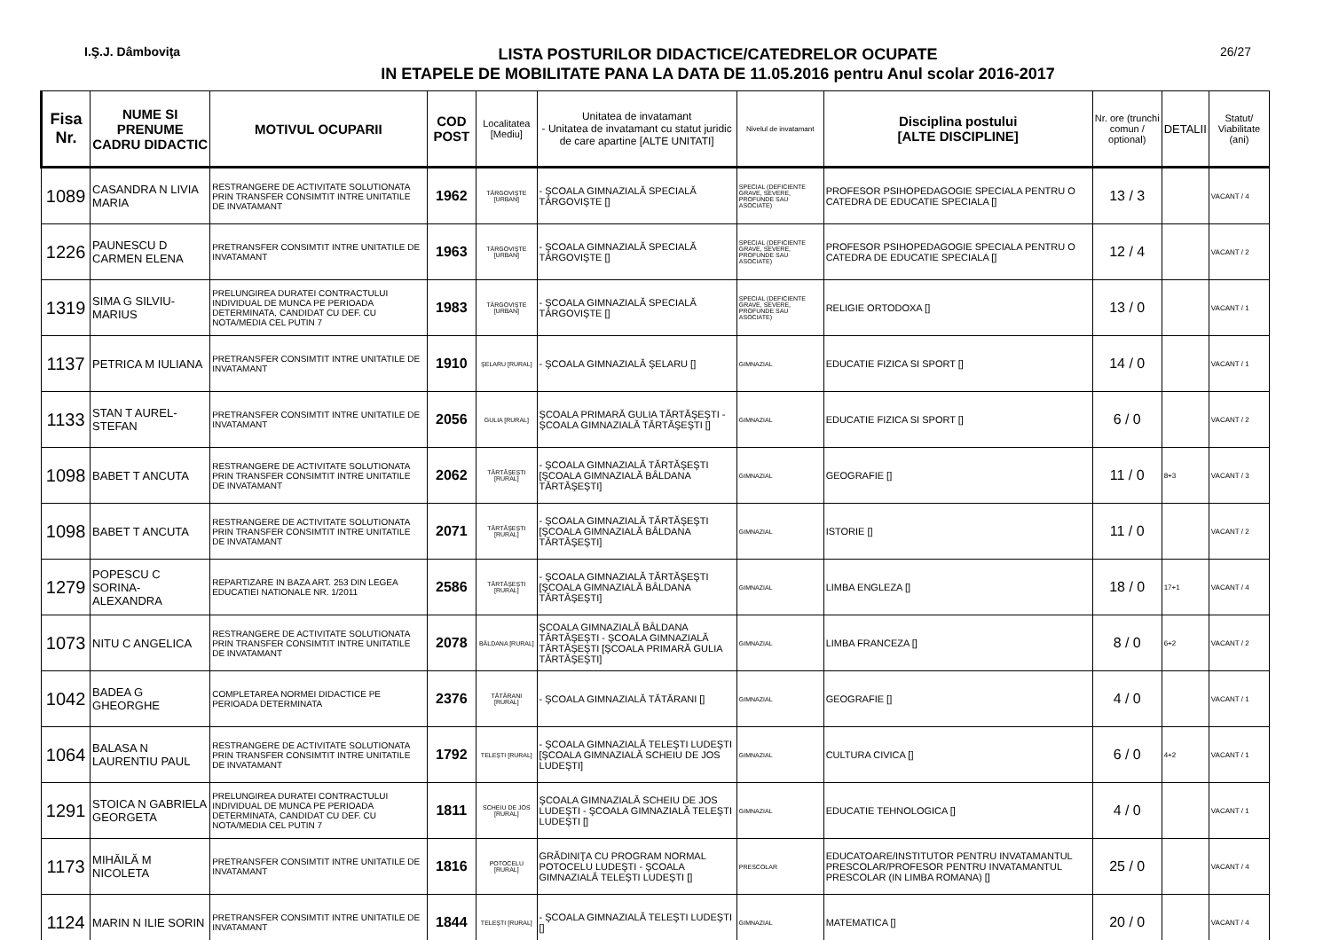I.Ş.J. Dâmboviţa
LISTA POSTURILOR DIDACTICE/CATEDRELOR OCUPATE
IN ETAPELE DE MOBILITATE PANA LA DATA DE 11.05.2016 pentru Anul scolar 2016-2017
26/27
| Fisa Nr. | NUME SI PRENUME CADRU DIDACTIC | MOTIVUL OCUPARII | COD POST | Localitatea [Mediu] | Unitatea de invatamant - Unitatea de invatamant cu statut juridic de care apartine [ALTE UNITATI] | Nivelul de invatamant | Disciplina postului [ALTE DISCIPLINE] | Nr. ore (trunchi comun / optional) | DETALII | Statut/ Viabilitate (ani) |
| --- | --- | --- | --- | --- | --- | --- | --- | --- | --- | --- |
| 1089 | CASANDRA N LIVIA MARIA | RESTRANGERE DE ACTIVITATE SOLUTIONATA PRIN TRANSFER CONSIMTIT INTRE UNITATILE DE INVATAMANT | 1962 | TÂRGOVIŞTE [URBAN] | - ŞCOALA GIMNAZIALĂ SPECIALĂ TÂRGOVIŞTE [] | SPECIAL (DEFICIENTE GRAVE, SEVERE, PROFUNDE SAU ASOCIATE) | PROFESOR PSIHOPEDAGOGIE SPECIALA PENTRU O CATEDRA DE EDUCATIE SPECIALA [] | 13 / 3 | | VACANT / 4 |
| 1226 | PAUNESCU D CARMEN ELENA | PRETRANSFER CONSIMTIT INTRE UNITATILE DE INVATAMANT | 1963 | TÂRGOVIŞTE [URBAN] | - ŞCOALA GIMNAZIALĂ SPECIALĂ TÂRGOVIŞTE [] | SPECIAL (DEFICIENTE GRAVE, SEVERE, PROFUNDE SAU ASOCIATE) | PROFESOR PSIHOPEDAGOGIE SPECIALA PENTRU O CATEDRA DE EDUCATIE SPECIALA [] | 12 / 4 | | VACANT / 2 |
| 1319 | SIMA G SILVIU-MARIUS | PRELUNGIREA DURATEI CONTRACTULUI INDIVIDUAL DE MUNCA PE PERIOADA DETERMINATA, CANDIDAT CU DEF. CU NOTA/MEDIA CEL PUTIN 7 | 1983 | TÂRGOVIŞTE [URBAN] | - ŞCOALA GIMNAZIALĂ SPECIALĂ TÂRGOVIŞTE [] | SPECIAL (DEFICIENTE GRAVE, SEVERE, PROFUNDE SAU ASOCIATE) | RELIGIE ORTODOXA [] | 13 / 0 | | VACANT / 1 |
| 1137 | PETRICA M IULIANA | PRETRANSFER CONSIMTIT INTRE UNITATILE DE INVATAMANT | 1910 | ŞELARU [RURAL] | - ŞCOALA GIMNAZIALĂ ŞELARU [] | GIMNAZIAL | EDUCATIE FIZICA SI SPORT [] | 14 / 0 | | VACANT / 1 |
| 1133 | STAN T AUREL-STEFAN | PRETRANSFER CONSIMTIT INTRE UNITATILE DE INVATAMANT | 2056 | GULIA [RURAL] | ŞCOALA PRIMARĂ GULIA TĂRTĂŞEŞTI - ŞCOALA GIMNAZIALĂ TĂRTĂŞEŞTI [] | GIMNAZIAL | EDUCATIE FIZICA SI SPORT [] | 6 / 0 | | VACANT / 2 |
| 1098 | BABET T ANCUTA | RESTRANGERE DE ACTIVITATE SOLUTIONATA PRIN TRANSFER CONSIMTIT INTRE UNITATILE DE INVATAMANT | 2062 | TĂRTĂŞEŞTI [RURAL] | - ŞCOALA GIMNAZIALĂ TĂRTĂŞEŞTI [ŞCOALA GIMNAZIALĂ BÂLDANA TĂRTĂŞEŞTI] | GIMNAZIAL | GEOGRAFIE [] | 11 / 0 | 8+3 | VACANT / 3 |
| 1098 | BABET T ANCUTA | RESTRANGERE DE ACTIVITATE SOLUTIONATA PRIN TRANSFER CONSIMTIT INTRE UNITATILE DE INVATAMANT | 2071 | TĂRTĂŞEŞTI [RURAL] | - ŞCOALA GIMNAZIALĂ TĂRTĂŞEŞTI [ŞCOALA GIMNAZIALĂ BÂLDANA TĂRTĂŞEŞTI] | GIMNAZIAL | ISTORIE [] | 11 / 0 | | VACANT / 2 |
| 1279 | POPESCU C SORINA-ALEXANDRA | REPARTIZARE IN BAZA ART. 253 DIN LEGEA EDUCATIEI NATIONALE NR. 1/2011 | 2586 | TĂRTĂŞEŞTI [RURAL] | - ŞCOALA GIMNAZIALĂ TĂRTĂŞEŞTI [ŞCOALA GIMNAZIALĂ BÂLDANA TĂRTĂŞEŞTI] | GIMNAZIAL | LIMBA ENGLEZA [] | 18 / 0 | 17+1 | VACANT / 4 |
| 1073 | NITU C ANGELICA | RESTRANGERE DE ACTIVITATE SOLUTIONATA PRIN TRANSFER CONSIMTIT INTRE UNITATILE DE INVATAMANT | 2078 | BÂLDANA [RURAL] | ŞCOALA GIMNAZIALĂ BÂLDANA TĂRTĂŞEŞTI - ŞCOALA GIMNAZIALĂ TĂRTĂŞEŞTI [ŞCOALA PRIMARĂ GULIA TĂRTĂŞEŞTI] | GIMNAZIAL | LIMBA FRANCEZA [] | 8 / 0 | 6+2 | VACANT / 2 |
| 1042 | BADEA G GHEORGHE | COMPLETAREA NORMEI DIDACTICE PE PERIOADA DETERMINATA | 2376 | TĂTĂRANI [RURAL] | - ŞCOALA GIMNAZIALĂ TĂTĂRANI [] | GIMNAZIAL | GEOGRAFIE [] | 4 / 0 | | VACANT / 1 |
| 1064 | BALASA N LAURENTIU PAUL | RESTRANGERE DE ACTIVITATE SOLUTIONATA PRIN TRANSFER CONSIMTIT INTRE UNITATILE DE INVATAMANT | 1792 | TELEŞTI [RURAL] | - ŞCOALA GIMNAZIALĂ TELEŞTI LUDEŞTI [ŞCOALA GIMNAZIALĂ SCHEIU DE JOS LUDEŞTI] | GIMNAZIAL | CULTURA CIVICA [] | 6 / 0 | 4+2 | VACANT / 1 |
| 1291 | STOICA N GABRIELA GEORGETA | PRELUNGIREA DURATEI CONTRACTULUI INDIVIDUAL DE MUNCA PE PERIOADA DETERMINATA, CANDIDAT CU DEF. CU NOTA/MEDIA CEL PUTIN 7 | 1811 | SCHEIU DE JOS [RURAL] | ŞCOALA GIMNAZIALĂ SCHEIU DE JOS LUDEŞTI - ŞCOALA GIMNAZIALĂ TELEŞTI LUDEŞTI [] | GIMNAZIAL | EDUCATIE TEHNOLOGICA [] | 4 / 0 | | VACANT / 1 |
| 1173 | MIHĂILĂ M NICOLETA | PRETRANSFER CONSIMTIT INTRE UNITATILE DE INVATAMANT | 1816 | POTOCELU [RURAL] | GRĂDINIŢA CU PROGRAM NORMAL POTOCELU LUDEŞTI - ŞCOALA GIMNAZIALĂ TELEŞTI LUDEŞTI [] | PRESCOLAR | EDUCATOARE/INSTITUTOR PENTRU INVATAMANTUL PRESCOLAR/PROFESOR PENTRU INVATAMANTUL PRESCOLAR (IN LIMBA ROMANA) [] | 25 / 0 | | VACANT / 4 |
| 1124 | MARIN N ILIE SORIN | PRETRANSFER CONSIMTIT INTRE UNITATILE DE INVATAMANT | 1844 | TELEŞTI [RURAL] | - ŞCOALA GIMNAZIALĂ TELEŞTI LUDEŞTI [] | GIMNAZIAL | MATEMATICA [] | 20 / 0 | | VACANT / 4 |